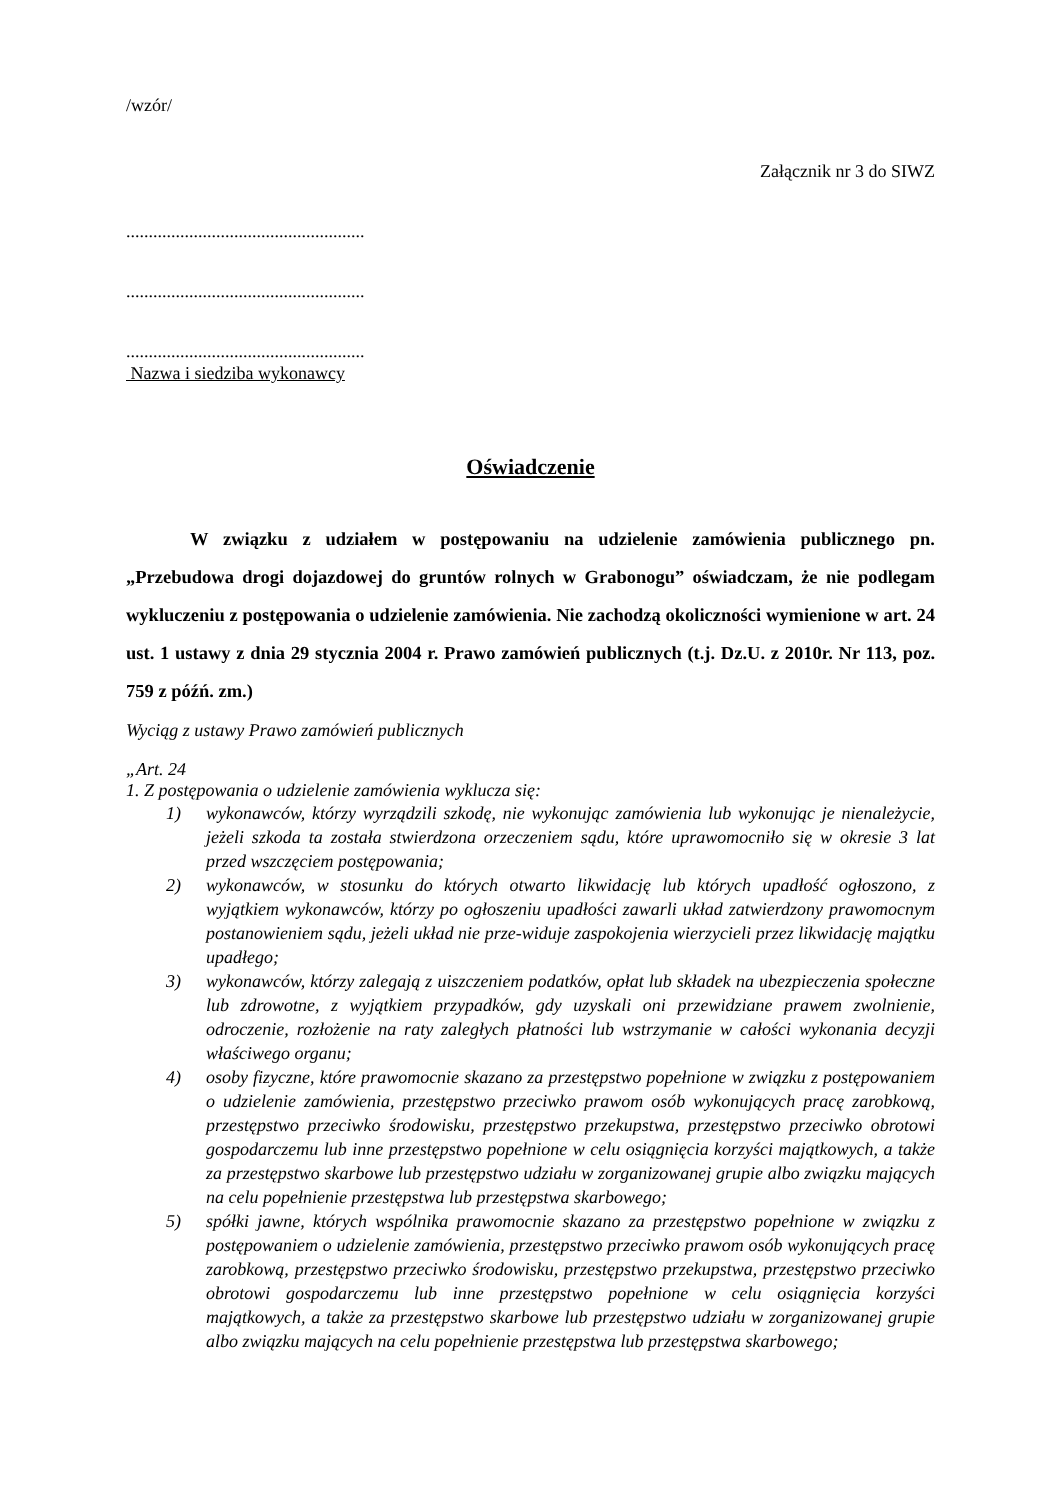/wzór/
Załącznik nr 3 do SIWZ
.....................................................
.....................................................
.....................................................
Nazwa i siedziba wykonawcy
Oświadczenie
W związku z udziałem w postępowaniu na udzielenie zamówienia publicznego pn. „Przebudowa drogi dojazdowej do gruntów rolnych w Grabonogu” oświadczam, że nie podlegam wykluczeniu z postępowania o udzielenie zamówienia. Nie zachodzą okoliczności wymienione w art. 24 ust. 1 ustawy z dnia 29 stycznia 2004 r. Prawo zamówień publicznych (t.j. Dz.U. z 2010r. Nr 113, poz. 759 z późń. zm.)
Wyciąg z ustawy Prawo zamówień publicznych
„Art. 24
1. Z postępowania o udzielenie zamówienia wyklucza się:
1) wykonawców, którzy wyrządzili szkodę, nie wykonując zamówienia lub wykonując je nienależycie, jeżeli szkoda ta została stwierdzona orzeczeniem sądu, które uprawomocniło się w okresie 3 lat przed wszczęciem postępowania;
2) wykonawców, w stosunku do których otwarto likwidację lub których upadłość ogłoszono, z wyjątkiem wykonawców, którzy po ogłoszeniu upadłości zawarli układ zatwierdzony prawomocnym postanowieniem sądu, jeżeli układ nie prze-widuje zaspokojenia wierzycieli przez likwidację majątku upadłego;
3) wykonawców, którzy zalegają z uiszczeniem podatków, opłat lub składek na ubezpieczenia społeczne lub zdrowotne, z wyjątkiem przypadków, gdy uzyskali oni przewidziane prawem zwolnienie, odroczenie, rozłożenie na raty zaległych płatności lub wstrzymanie w całości wykonania decyzji właściwego organu;
4) osoby fizyczne, które prawomocnie skazano za przestępstwo popełnione w związku z postępowaniem o udzielenie zamówienia, przestępstwo przeciwko prawom osób wykonujących pracę zarobkową, przestępstwo przeciwko środowisku, przestępstwo przekupstwa, przestępstwo przeciwko obrotowi gospodarczemu lub inne przestępstwo popełnione w celu osiągnięcia korzyści majątkowych, a także za przestępstwo skarbowe lub przestępstwo udziału w zorganizowanej grupie albo związku mających na celu popełnienie przestępstwa lub przestępstwa skarbowego;
5) spółki jawne, których wspólnika prawomocnie skazano za przestępstwo popełnione w związku z postępowaniem o udzielenie zamówienia, przestępstwo przeciwko prawom osób wykonujących pracę zarobkową, przestępstwo przeciwko środowisku, przestępstwo przekupstwa, przestępstwo przeciwko obrotowi gospodarczemu lub inne przestępstwo popełnione w celu osiągnięcia korzyści majątkowych, a także za przestępstwo skarbowe lub przestępstwo udziału w zorganizowanej grupie albo związku mających na celu popełnienie przestępstwa lub przestępstwa skarbowego;